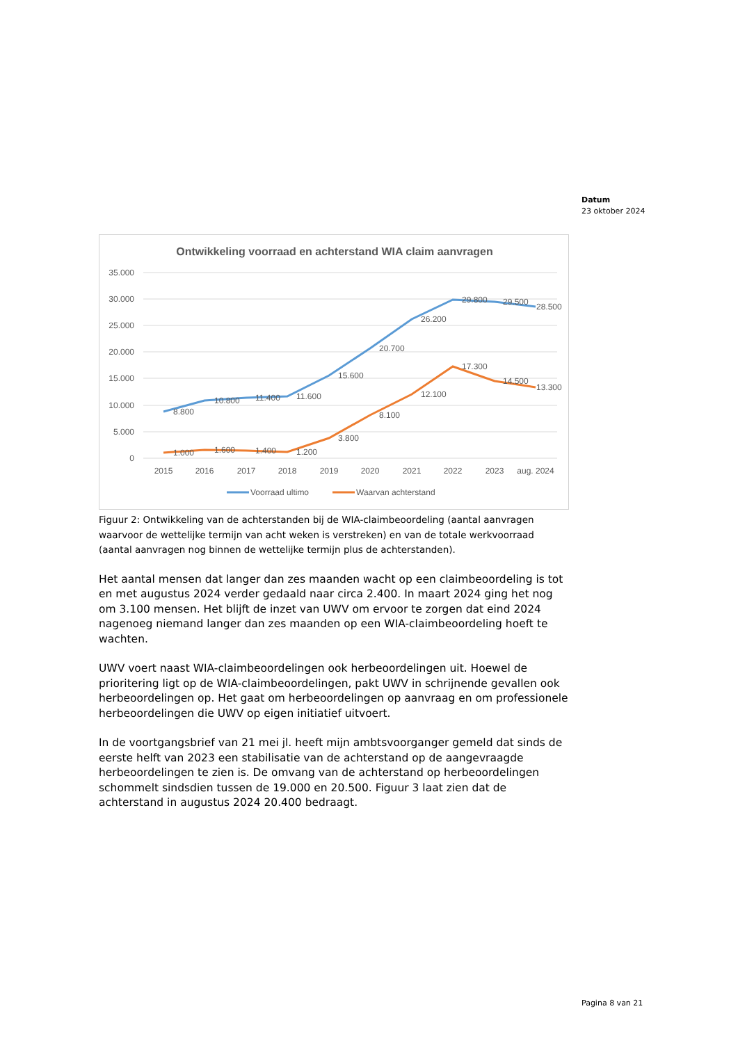Datum
23 oktober 2024
Ontwikkeling voorraad en achterstand WIA claim aanvragen
35.000
30.000
25.000
20.000
15.000
10.000
5.000
0
2015
2016
2017
2018
2019
2020
2021
2022
2023
aug. 2024
8.800
10.800
11.400
11.600
15.600
20.700
26.200
29.800
29.500
28.500
1.000
1.600
1.400
1.200
3.800
8.100
12.100
17.300
14.500
13.300
Voorraad ultimo
Waarvan achterstand
Figuur 2: Ontwikkeling van de achterstanden bij de WIA-claimbeoordeling (aantal aanvragen waarvoor de wettelijke termijn van acht weken is verstreken) en van de totale werkvoorraad (aantal aanvragen nog binnen de wettelijke termijn plus de achterstanden).
Het aantal mensen dat langer dan zes maanden wacht op een claimbeoordeling is tot en met augustus 2024 verder gedaald naar circa 2.400. In maart 2024 ging het nog om 3.100 mensen. Het blijft de inzet van UWV om ervoor te zorgen dat eind 2024 nagenoeg niemand langer dan zes maanden op een WIA-claimbeoordeling hoeft te wachten.
UWV voert naast WIA-claimbeoordelingen ook herbeoordelingen uit. Hoewel de prioritering ligt op de WIA-claimbeoordelingen, pakt UWV in schrijnende gevallen ook herbeoordelingen op. Het gaat om herbeoordelingen op aanvraag en om professionele herbeoordelingen die UWV op eigen initiatief uitvoert.
In de voortgangsbrief van 21 mei jl. heeft mijn ambtsvoorganger gemeld dat sinds de eerste helft van 2023 een stabilisatie van de achterstand op de aangevraagde herbeoordelingen te zien is. De omvang van de achterstand op herbeoordelingen schommelt sindsdien tussen de 19.000 en 20.500. Figuur 3 laat zien dat de achterstand in augustus 2024 20.400 bedraagt.
Pagina 8 van 21